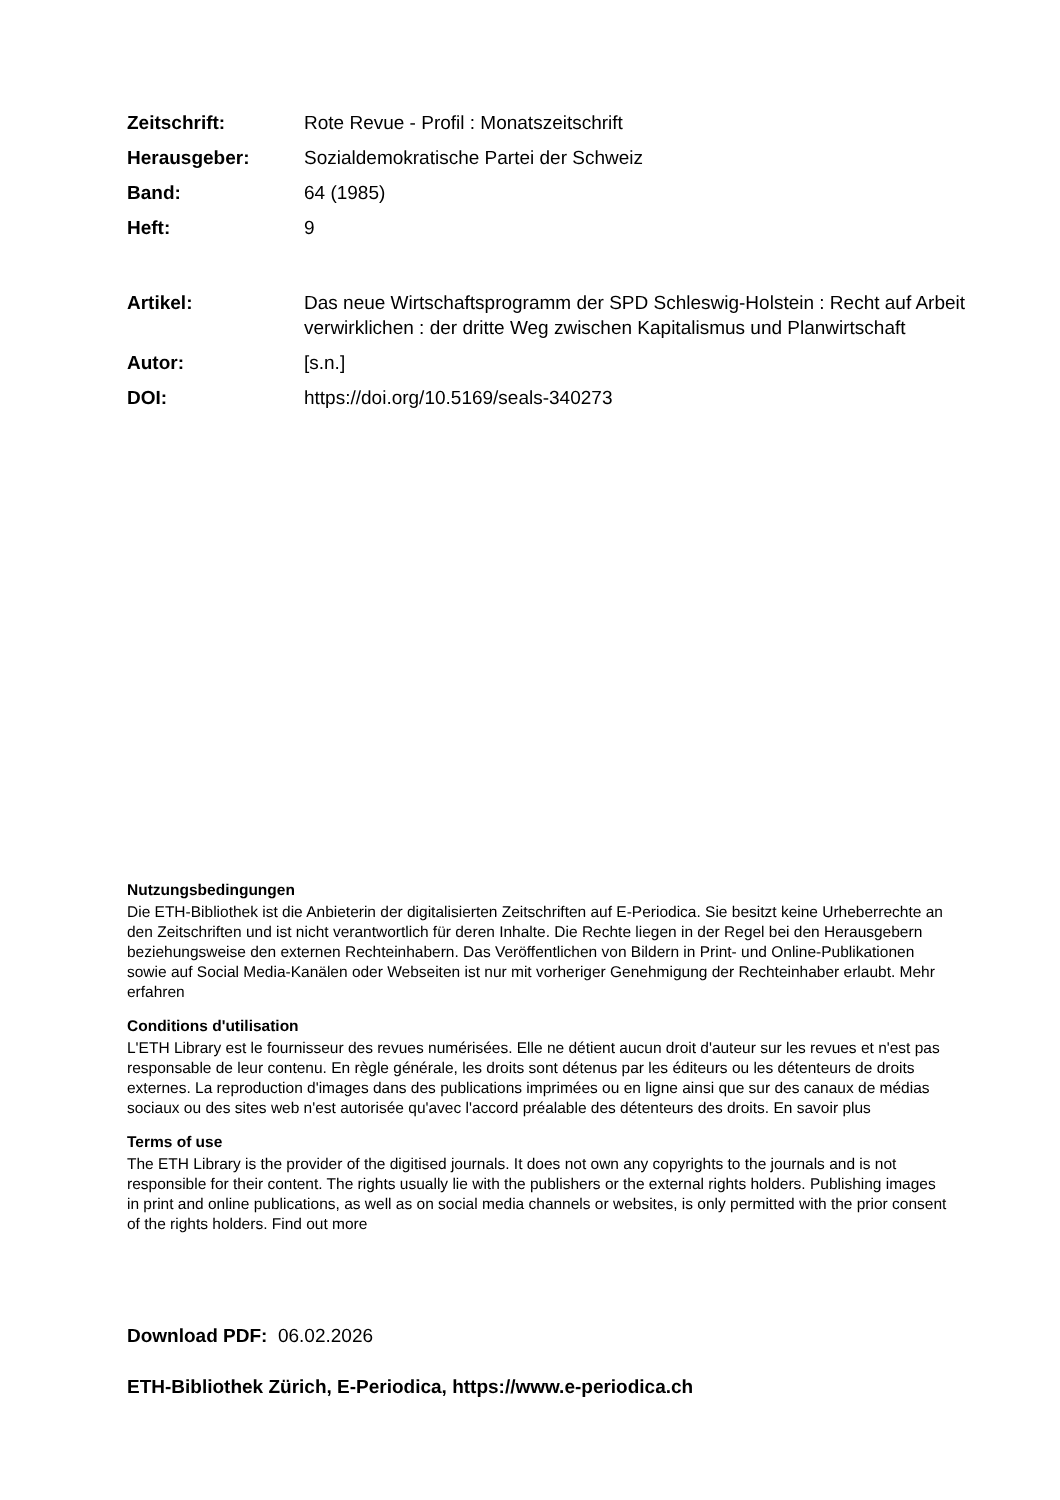Zeitschrift: Rote Revue - Profil : Monatszeitschrift
Herausgeber: Sozialdemokratische Partei der Schweiz
Band: 64 (1985)
Heft: 9
Artikel: Das neue Wirtschaftsprogramm der SPD Schleswig-Holstein : Recht auf Arbeit verwirklichen : der dritte Weg zwischen Kapitalismus und Planwirtschaft
Autor: [s.n.]
DOI: https://doi.org/10.5169/seals-340273
Nutzungsbedingungen
Die ETH-Bibliothek ist die Anbieterin der digitalisierten Zeitschriften auf E-Periodica. Sie besitzt keine Urheberrechte an den Zeitschriften und ist nicht verantwortlich für deren Inhalte. Die Rechte liegen in der Regel bei den Herausgebern beziehungsweise den externen Rechteinhabern. Das Veröffentlichen von Bildern in Print- und Online-Publikationen sowie auf Social Media-Kanälen oder Webseiten ist nur mit vorheriger Genehmigung der Rechteinhaber erlaubt. Mehr erfahren
Conditions d'utilisation
L'ETH Library est le fournisseur des revues numérisées. Elle ne détient aucun droit d'auteur sur les revues et n'est pas responsable de leur contenu. En règle générale, les droits sont détenus par les éditeurs ou les détenteurs de droits externes. La reproduction d'images dans des publications imprimées ou en ligne ainsi que sur des canaux de médias sociaux ou des sites web n'est autorisée qu'avec l'accord préalable des détenteurs des droits. En savoir plus
Terms of use
The ETH Library is the provider of the digitised journals. It does not own any copyrights to the journals and is not responsible for their content. The rights usually lie with the publishers or the external rights holders. Publishing images in print and online publications, as well as on social media channels or websites, is only permitted with the prior consent of the rights holders. Find out more
Download PDF: 06.02.2026
ETH-Bibliothek Zürich, E-Periodica, https://www.e-periodica.ch